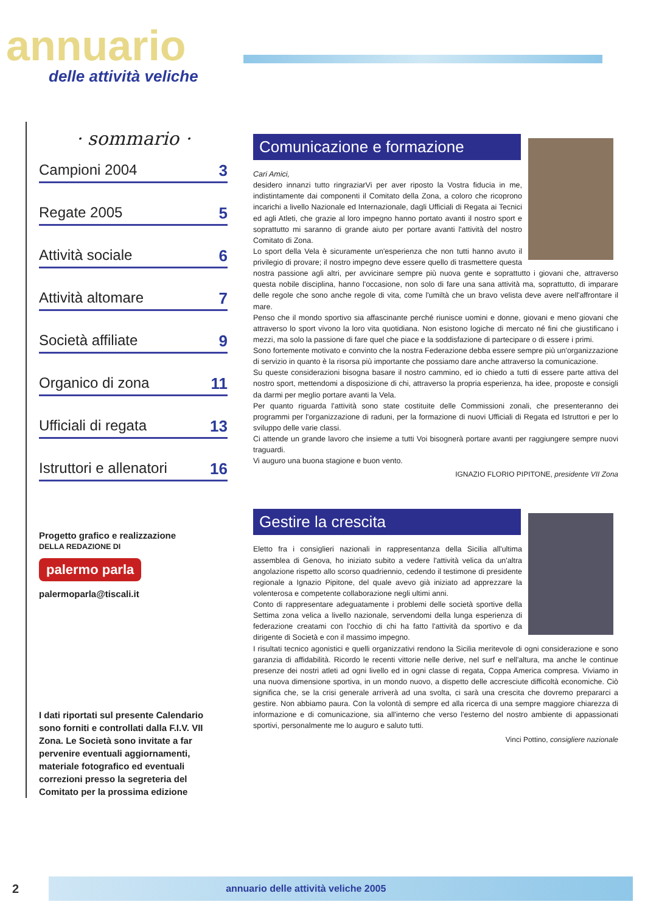annuario
delle attività veliche
· sommario ·
Campioni 2004 3
Regate 2005 5
Attività sociale 6
Attività altomare 7
Società affiliate 9
Organico di zona 11
Ufficiali di regata 13
Istruttori e allenatori 16
Progetto grafico e realizzazione
DELLA REDAZIONE DI
palermo parla
palermoparla@tiscali.it
I dati riportati sul presente Calendario sono forniti e controllati dalla F.I.V. VII Zona. Le Società sono invitate a far pervenire eventuali aggiornamenti, materiale fotografico ed eventuali correzioni presso la segreteria del Comitato per la prossima edizione
Comunicazione e formazione
Cari Amici,
desidero innanzi tutto ringraziarVi per aver riposto la Vostra fiducia in me, indistintamente dai componenti il Comitato della Zona, a coloro che ricoprono incarichi a livello Nazionale ed Internazionale, dagli Ufficiali di Regata ai Tecnici ed agli Atleti, che grazie al loro impegno hanno portato avanti il nostro sport e soprattutto mi saranno di grande aiuto per portare avanti l'attività del nostro Comitato di Zona.
Lo sport della Vela è sicuramente un'esperienza che non tutti hanno avuto il privilegio di provare; il nostro impegno deve essere quello di trasmettere questa nostra passione agli altri, per avvicinare sempre più nuova gente e soprattutto i giovani che, attraverso questa nobile disciplina, hanno l'occasione, non solo di fare una sana attività ma, soprattutto, di imparare delle regole che sono anche regole di vita, come l'umiltà che un bravo velista deve avere nell'affrontare il mare.
Penso che il mondo sportivo sia affascinante perché riunisce uomini e donne, giovani e meno giovani che attraverso lo sport vivono la loro vita quotidiana. Non esistono logiche di mercato né fini che giustificano i mezzi, ma solo la passione di fare quel che piace e la soddisfazione di partecipare o di essere i primi.
Sono fortemente motivato e convinto che la nostra Federazione debba essere sempre più un'organizzazione di servizio in quanto è la risorsa più importante che possiamo dare anche attraverso la comunicazione.
Su queste considerazioni bisogna basare il nostro cammino, ed io chiedo a tutti di essere parte attiva del nostro sport, mettendomi a disposizione di chi, attraverso la propria esperienza, ha idee, proposte e consigli da darmi per meglio portare avanti la Vela.
Per quanto riguarda l'attività sono state costituite delle Commissioni zonali, che presenteranno dei programmi per l'organizzazione di raduni, per la formazione di nuovi Ufficiali di Regata ed Istruttori e per lo sviluppo delle varie classi.
Ci attende un grande lavoro che insieme a tutti Voi bisognerà portare avanti per raggiungere sempre nuovi traguardi.
Vi auguro una buona stagione e buon vento.
IGNAZIO FLORIO PIPITONE, presidente VII Zona
Gestire la crescita
Eletto fra i consiglieri nazionali in rappresentanza della Sicilia all'ultima assemblea di Genova, ho iniziato subito a vedere l'attività velica da un'altra angolazione rispetto allo scorso quadriennio, cedendo il testimone di presidente regionale a Ignazio Pipitone, del quale avevo già iniziato ad apprezzare la volenterosa e competente collaborazione negli ultimi anni.
Conto di rappresentare adeguatamente i problemi delle società sportive della Settima zona velica a livello nazionale, servendomi della lunga esperienza di federazione creatami con l'occhio di chi ha fatto l'attività da sportivo e da dirigente di Società e con il massimo impegno.
I risultati tecnico agonistici e quelli organizzativi rendono la Sicilia meritevole di ogni considerazione e sono garanzia di affidabilità. Ricordo le recenti vittorie nelle derive, nel surf e nell'altura, ma anche le continue presenze dei nostri atleti ad ogni livello ed in ogni classe di regata, Coppa America compresa. Viviamo in una nuova dimensione sportiva, in un mondo nuovo, a dispetto delle accresciute difficoltà economiche. Ciò significa che, se la crisi generale arriverà ad una svolta, ci sarà una crescita che dovremo prepararci a gestire. Non abbiamo paura. Con la volontà di sempre ed alla ricerca di una sempre maggiore chiarezza di informazione e di comunicazione, sia all'interno che verso l'esterno del nostro ambiente di appassionati sportivi, personalmente me lo auguro e saluto tutti.
Vinci Pottino, consigliere nazionale
2 annuario delle attività veliche 2005